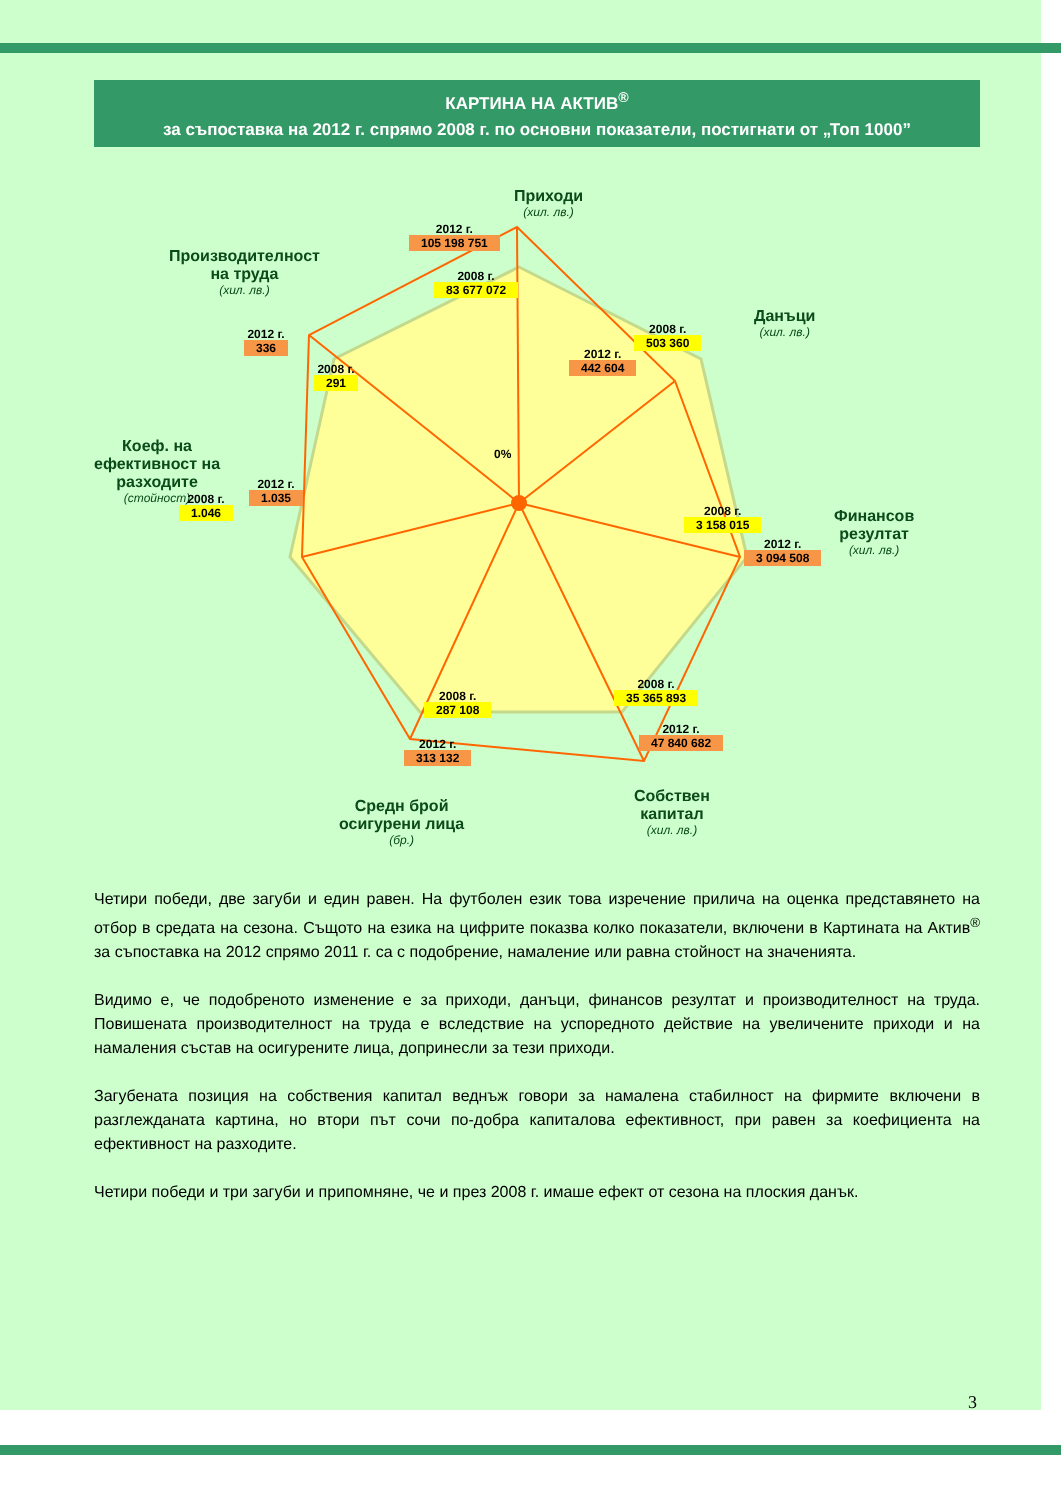КАРТИНА НА АКТИВ<sup>®</sup>
за съпоставка на 2012 г. спрямо 2008 г. по основни показатели, постигнати от „Топ 1000”
Приходи
(хил. лв.)
2012 г.
105 198 751
2008 г.
83 677 072
Данъци
(хил. лв.)
2008 г.
503 360
2012 г.
442 604
Финансов
резултат
(хил. лв.)
2008 г.
3 158 015
2012 г.
3 094 508
2008 г.
35 365 893
2012 г.
47 840 682
Собствен
капитал
(хил. лв.)
2008 г.
287 108
2012 г.
313 132
Средн брой
осигурени лица
(бр.)
Коеф. на
ефективност на
разходите
(стойност)
2012 г.
1.035
2008 г.
1.046
Производителност
на труда
(хил. лв.)
2012 г.
336
2008 г.
291
0%
Четири победи, две загуби и един равен. На футболен език това изречение прилича на оценка представянето на отбор в средата на сезона. Същото на езика на цифрите показва колко показатели, включени в Картината на Актив<sup>®</sup> за съпоставка на 2012 спрямо 2011 г. са с подобрение, намаление или равна стойност на значенията.
Видимо е, че подобреното изменение е за приходи, данъци, финансов резултат и производителност на труда. Повишената производителност на труда е вследствие на успоредното действие на увеличените приходи и на намаления състав на осигурените лица, допринесли за тези приходи.
Загубената позиция на собствения капитал веднъж говори за намалена стабилност на фирмите включени в разглежданата картина, но втори път сочи по-добра капиталова ефективност, при равен за коефициента на ефективност на разходите.
Четири победи и три загуби и припомняне, че и през 2008 г. имаше ефект от сезона на плоския данък.
3